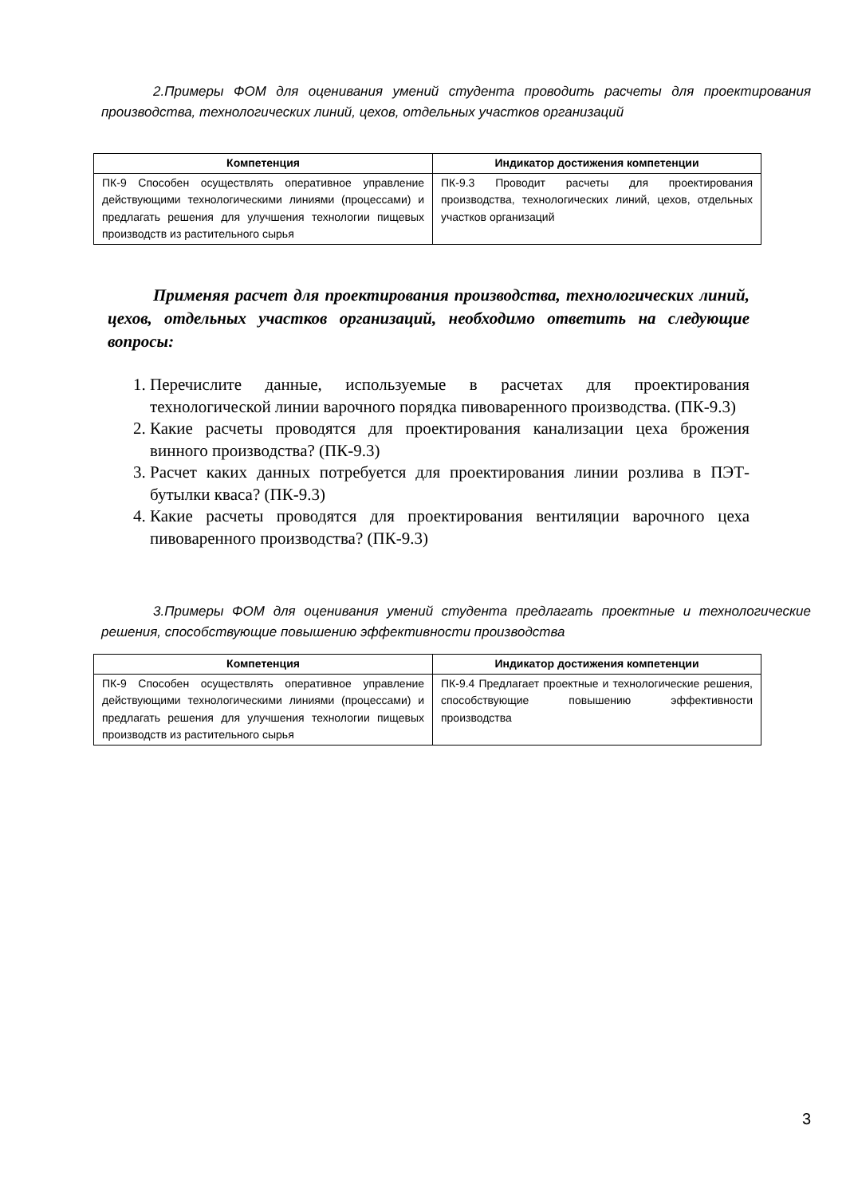2.Примеры ФОМ для оценивания умений студента проводить расчеты для проектирования производства, технологических линий, цехов, отдельных участков организаций
| Компетенция | Индикатор достижения компетенции |
| --- | --- |
| ПК-9 Способен осуществлять оперативное управление действующими технологическими линиями (процессами) и предлагать решения для улучшения технологии пищевых производств из растительного сырья | ПК-9.3 Проводит расчеты для проектирования производства, технологических линий, цехов, отдельных участков организаций |
Применяя расчет для проектирования производства, технологических линий, цехов, отдельных участков организаций, необходимо ответить на следующие вопросы:
1. Перечислите данные, используемые в расчетах для проектирования технологической линии варочного порядка пивоваренного производства. (ПК-9.3)
2. Какие расчеты проводятся для проектирования канализации цеха брожения винного производства? (ПК-9.3)
3. Расчет каких данных потребуется для проектирования линии розлива в ПЭТ-бутылки кваса? (ПК-9.3)
4. Какие расчеты проводятся для проектирования вентиляции варочного цеха пивоваренного производства? (ПК-9.3)
3.Примеры ФОМ для оценивания умений студента предлагать проектные и технологические решения, способствующие повышению эффективности производства
| Компетенция | Индикатор достижения компетенции |
| --- | --- |
| ПК-9 Способен осуществлять оперативное управление действующими технологическими линиями (процессами) и предлагать решения для улучшения технологии пищевых производств из растительного сырья | ПК-9.4 Предлагает проектные и технологические решения, способствующие повышению эффективности производства |
3